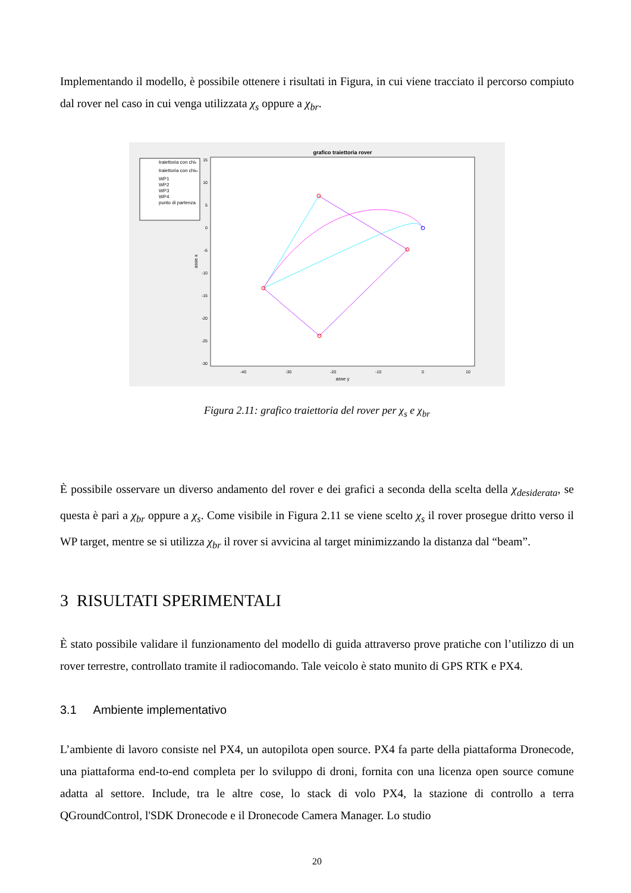Implementando il modello, è possibile ottenere i risultati in Figura, in cui viene tracciato il percorso compiuto dal rover nel caso in cui venga utilizzata χ<sub>s</sub> oppure a χ<sub>br</sub>.
grafico traiettoria rover
traiettoria con chis
traiettoria con chibr
WP1
WP2
WP3
WP4
punto di partenza
15
10
5
0
-5
-10
-15
-20
-25
-30
-40
-30
-20
-10
0
10
asse y
asse x
Figura 2.11: grafico traiettoria del rover per χ<sub>s</sub> e χ<sub>br</sub>
È possibile osservare un diverso andamento del rover e dei grafici a seconda della scelta della χ<sub>desiderata</sub>, se questa è pari a χ<sub>br</sub> oppure a χ<sub>s</sub>. Come visibile in Figura 2.11 se viene scelto χ<sub>s</sub> il rover prosegue dritto verso il WP target, mentre se si utilizza χ<sub>br</sub> il rover si avvicina al target minimizzando la distanza dal “beam”.
3 RISULTATI SPERIMENTALI
È stato possibile validare il funzionamento del modello di guida attraverso prove pratiche con l’utilizzo di un rover terrestre, controllato tramite il radiocomando. Tale veicolo è stato munito di GPS RTK e PX4.
3.1 Ambiente implementativo
L’ambiente di lavoro consiste nel PX4, un autopilota open source. PX4 fa parte della piattaforma Dronecode, una piattaforma end-to-end completa per lo sviluppo di droni, fornita con una licenza open source comune adatta al settore. Include, tra le altre cose, lo stack di volo PX4, la stazione di controllo a terra QGroundControl, l'SDK Dronecode e il Dronecode Camera Manager. Lo studio
20